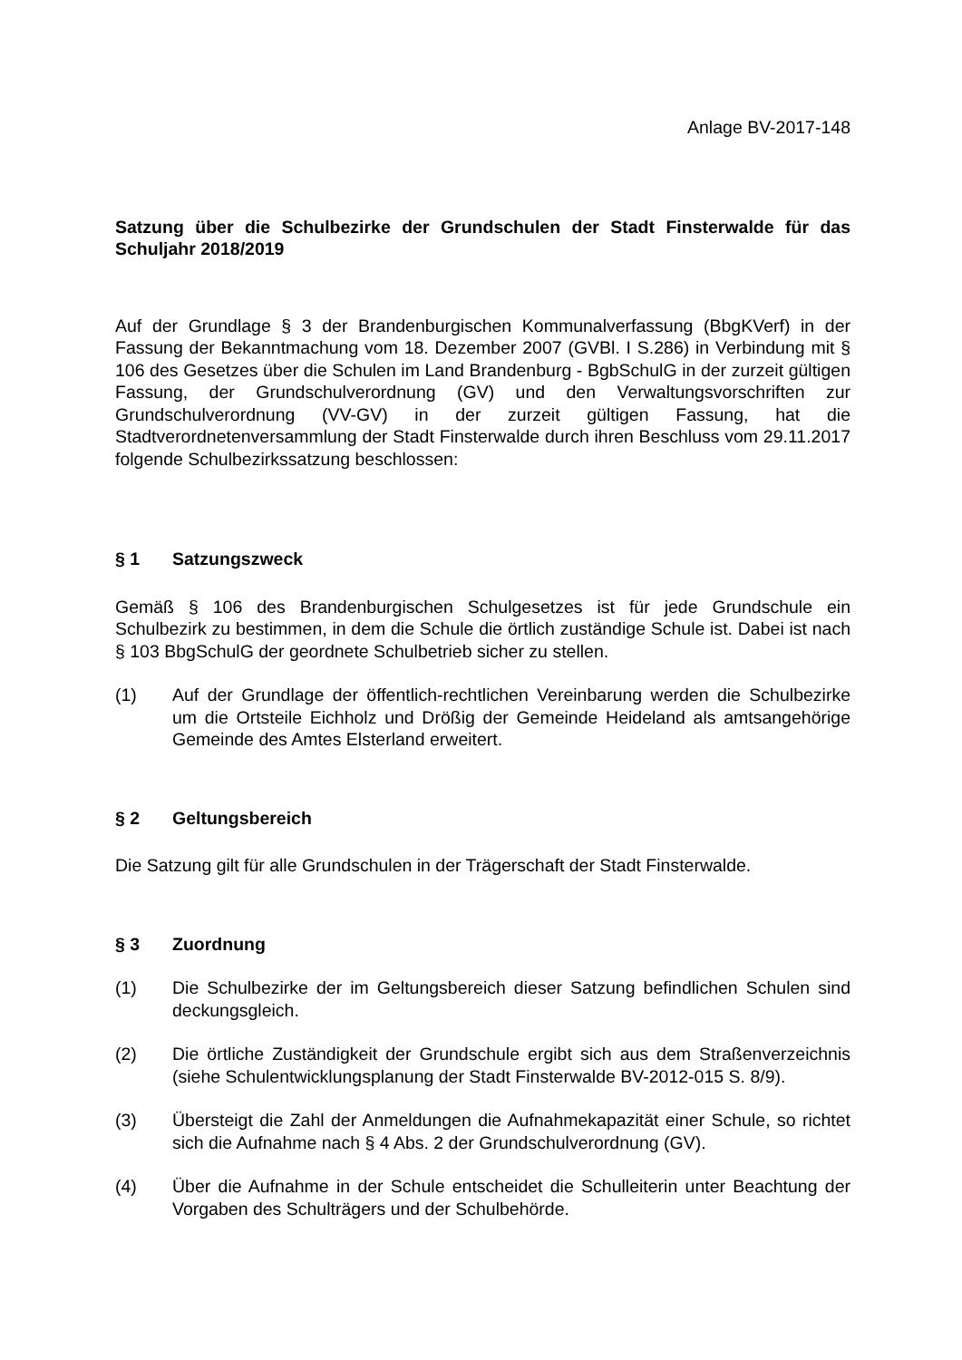Anlage BV-2017-148
Satzung über die Schulbezirke der Grundschulen der Stadt Finsterwalde für das Schuljahr 2018/2019
Auf der Grundlage § 3 der Brandenburgischen Kommunalverfassung (BbgKVerf) in der Fassung der Bekanntmachung vom 18. Dezember 2007 (GVBl. I S.286) in Verbindung mit § 106 des Gesetzes über die Schulen im Land Brandenburg - BgbSchulG in der zurzeit gültigen Fassung, der Grundschulverordnung (GV) und den Verwaltungsvorschriften zur Grundschulverordnung (VV-GV) in der zurzeit gültigen Fassung, hat die Stadtverordnetenversammlung der Stadt Finsterwalde durch ihren Beschluss vom 29.11.2017 folgende Schulbezirkssatzung beschlossen:
§ 1 Satzungszweck
Gemäß § 106 des Brandenburgischen Schulgesetzes ist für jede Grundschule ein Schulbezirk zu bestimmen, in dem die Schule die örtlich zuständige Schule ist. Dabei ist nach § 103 BbgSchulG der geordnete Schulbetrieb sicher zu stellen.
(1) Auf der Grundlage der öffentlich-rechtlichen Vereinbarung werden die Schulbezirke um die Ortsteile Eichholz und Drößig der Gemeinde Heideland als amtsangehörige Gemeinde des Amtes Elsterland erweitert.
§ 2 Geltungsbereich
Die Satzung gilt für alle Grundschulen in der Trägerschaft der Stadt Finsterwalde.
§ 3 Zuordnung
(1) Die Schulbezirke der im Geltungsbereich dieser Satzung befindlichen Schulen sind deckungsgleich.
(2) Die örtliche Zuständigkeit der Grundschule ergibt sich aus dem Straßenverzeichnis (siehe Schulentwicklungsplanung der Stadt Finsterwalde BV-2012-015 S. 8/9).
(3) Übersteigt die Zahl der Anmeldungen die Aufnahmekapazität einer Schule, so richtet sich die Aufnahme nach § 4 Abs. 2 der Grundschulverordnung (GV).
(4) Über die Aufnahme in der Schule entscheidet die Schulleiterin unter Beachtung der Vorgaben des Schulträgers und der Schulbehörde.